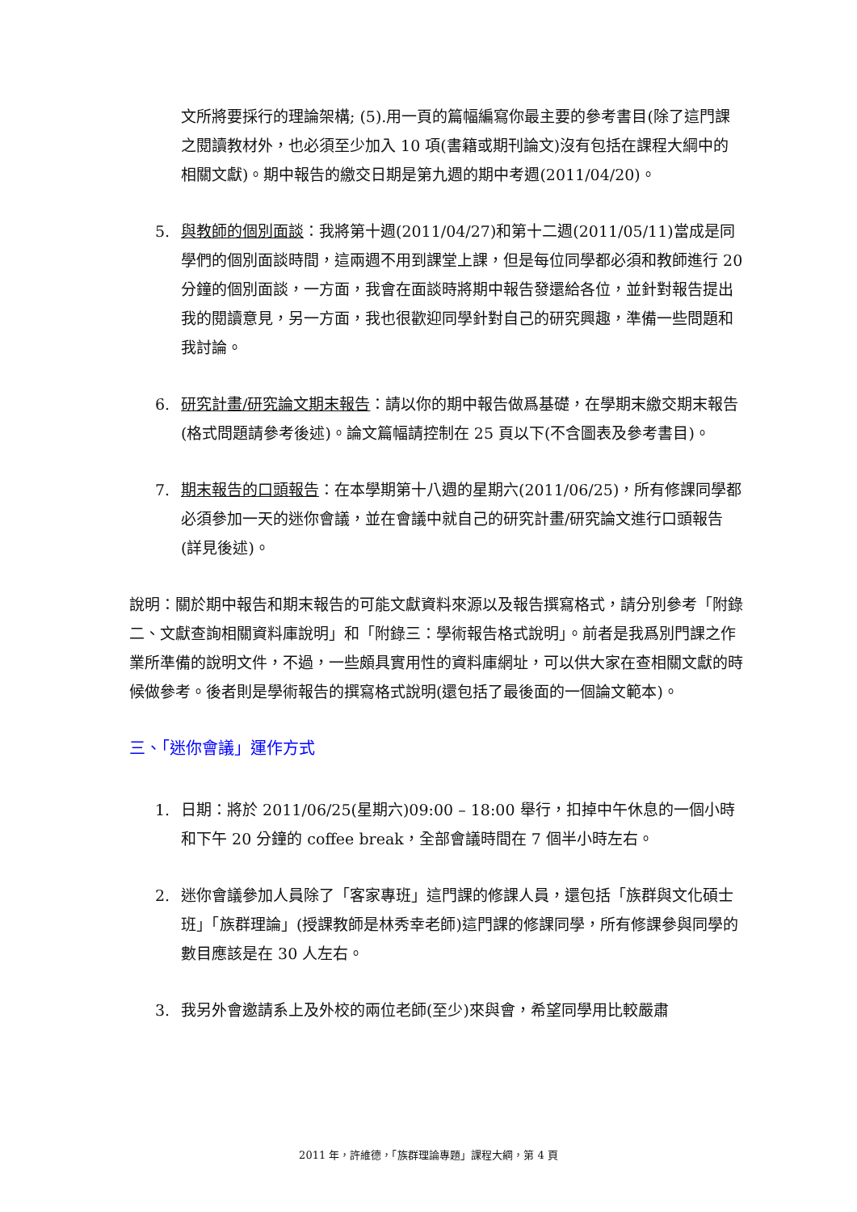文所將要採行的理論架構; (5).用一頁的篇幅編寫你最主要的參考書目(除了這門課之閱讀教材外，也必須至少加入 10 項(書籍或期刊論文)沒有包括在課程大綱中的相關文獻)。期中報告的繳交日期是第九週的期中考週(2011/04/20)。
5. 與教師的個別面談：我將第十週(2011/04/27)和第十二週(2011/05/11)當成是同學們的個別面談時間，這兩週不用到課堂上課，但是每位同學都必須和教師進行 20 分鐘的個別面談，一方面，我會在面談時將期中報告發還給各位，並針對報告提出我的閱讀意見，另一方面，我也很歡迎同學針對自己的研究興趣，準備一些問題和我討論。
6. 研究計畫/研究論文期末報告：請以你的期中報告做爲基礎，在學期末繳交期末報告(格式問題請參考後述)。論文篇幅請控制在 25 頁以下(不含圖表及參考書目)。
7. 期末報告的口頭報告：在本學期第十八週的星期六(2011/06/25)，所有修課同學都必須參加一天的迷你會議，並在會議中就自己的研究計畫/研究論文進行口頭報告(詳見後述)。
說明：關於期中報告和期末報告的可能文獻資料來源以及報告撰寫格式，請分別參考「附錄二、文獻查詢相關資料庫說明」和「附錄三：學術報告格式說明」。前者是我爲別門課之作業所準備的說明文件，不過，一些頗具實用性的資料庫網址，可以供大家在查相關文獻的時候做參考。後者則是學術報告的撰寫格式說明(還包括了最後面的一個論文範本)。
三、「迷你會議」運作方式
1. 日期：將於 2011/06/25(星期六)09:00 – 18:00 舉行，扣掉中午休息的一個小時和下午 20 分鐘的 coffee break，全部會議時間在 7 個半小時左右。
2. 迷你會議參加人員除了「客家專班」這門課的修課人員，還包括「族群與文化碩士班」「族群理論」(授課教師是林秀幸老師)這門課的修課同學，所有修課參與同學的數目應該是在 30 人左右。
3. 我另外會邀請系上及外校的兩位老師(至少)來與會，希望同學用比較嚴肅
2011 年，許維德，「族群理論專題」課程大綱，第 4 頁